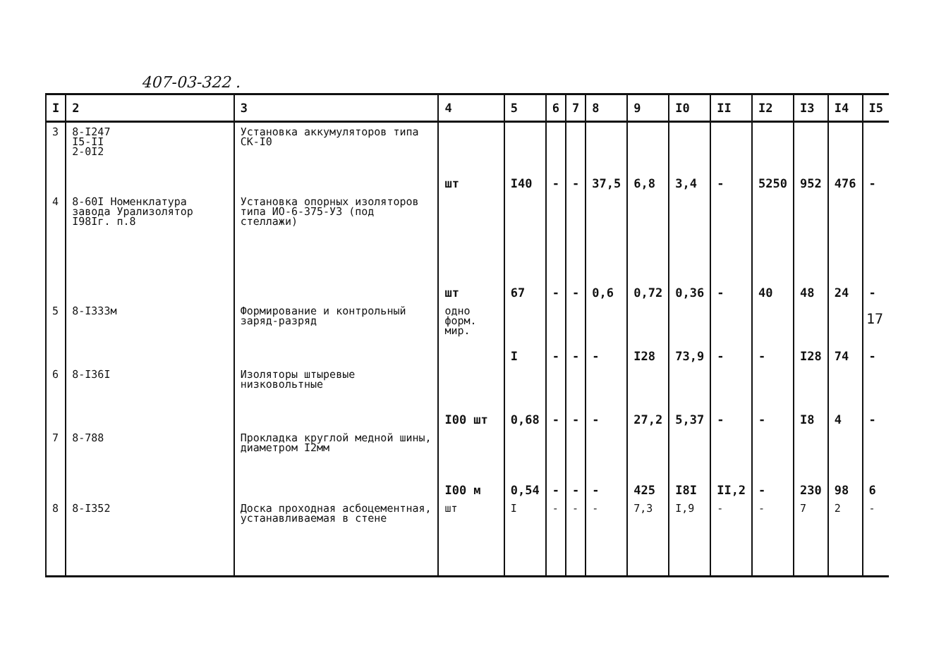407-03-322 .
| I | 2 | 3 | 4 | 5 | 6 | 7 | 8 | 9 | I0 | II | I2 | I3 | I4 | I5 |
| --- | --- | --- | --- | --- | --- | --- | --- | --- | --- | --- | --- | --- | --- | --- |
| 3 | 8-I247 I5-II 2-0I2 | Установка аккумуляторов типа СК-I0 | шт | I40 | - | - | 37,5 | 6,8 | 3,4 | - | 5250 | 952 | 476 | - |
| 4 | 8-60I Номенклатура завода Урализолятор I98Iг. п.8 | Установка опорных изоляторов типа ИО-6-375-УЗ (под стеллажи) | шт | 67 | - | - | 0,6 | 0,72 | 0,36 | - | 40 | 48 | 24 | - |
| 5 | 8-I333м | Формирование и контрольный заряд-разряд | одно форм. мир. | I | - | - | - | I28 | 73,9 | - | - | I28 | 74 | - |
| 6 | 8-I36I | Изоляторы штыревые низковольтные | I00 шт | 0,68 | - | - | - | 27,2 | 5,37 | - | - | I8 | 4 | - |
| 7 | 8-788 | Прокладка круглой медной шины, диаметром I2мм | I00 м | 0,54 | - | - | - | 425 | I8I | II,2 | - | 230 | 98 | 6 |
| 8 | 8-I352 | Доска проходная асбоцементная, устанавливаемая в стене | шт | I | - | - | - | 7,3 | I,9 | - | - | 7 | 2 | - |
17